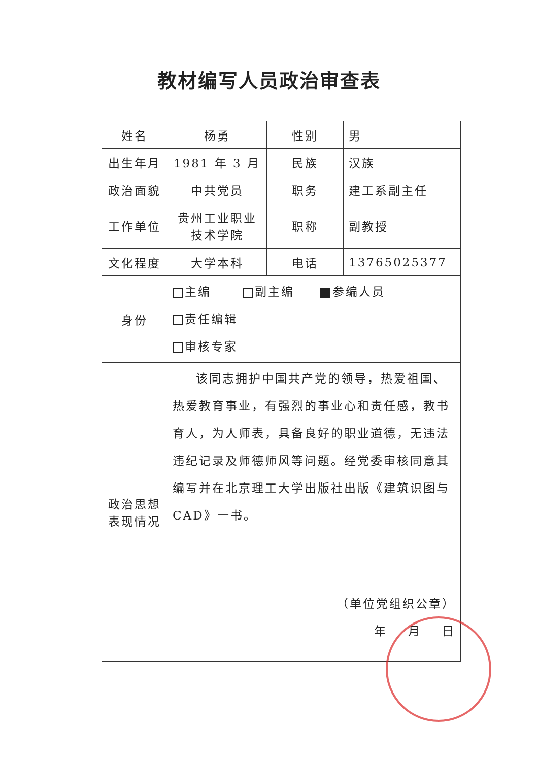教材编写人员政治审查表
| 姓名 | 杨勇 | 性别 | 男 |
| 出生年月 | 1981 年 3 月 | 民族 | 汉族 |
| 政治面貌 | 中共党员 | 职务 | 建工系副主任 |
| 工作单位 | 贵州工业职业技术学院 | 职称 | 副教授 |
| 文化程度 | 大学本科 | 电话 | 13765025377 |
| 身份 | 主编 副主编 参编人员 责任编辑 审核专家 | | |
| 政治思想表现情况 | 该同志拥护中国共产党的领导，热爱祖国、热爱教育事业，有强烈的事业心和责任感，教书育人，为人师表，具备良好的职业道德，无违法违纪记录及师德师风等问题。经党委审核同意其编写并在北京理工大学出版社出版《建筑识图与CAD》一书。 （单位党组织公章） 年 月 日 | | |